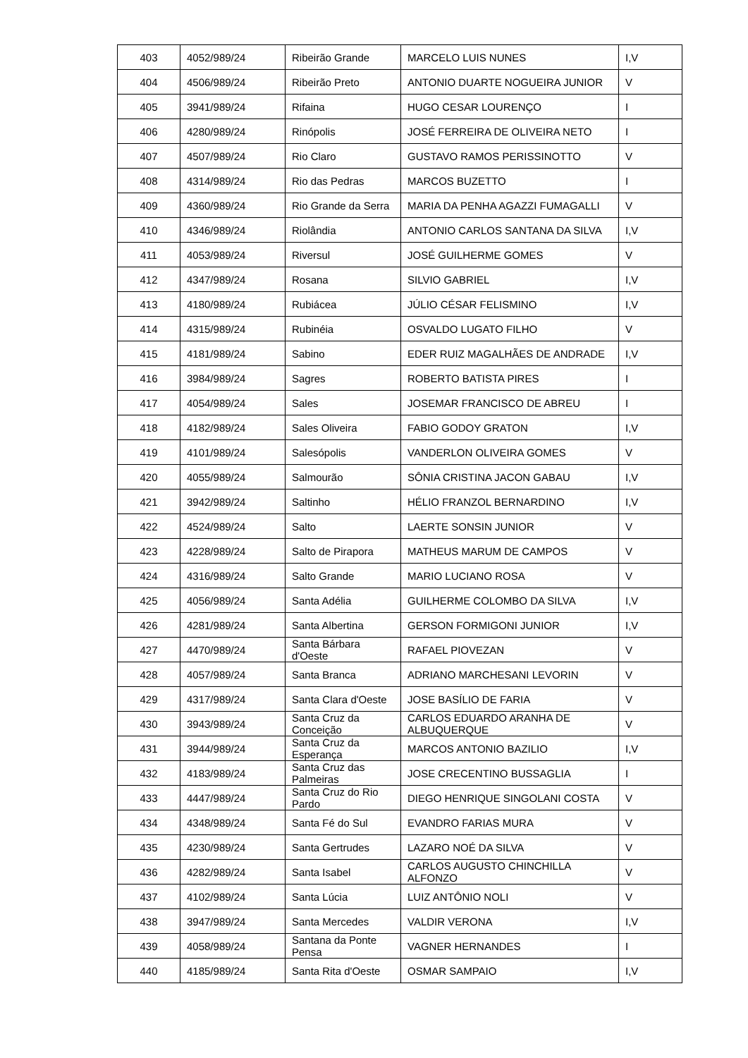| 403 | 4052/989/24 | Ribeirão Grande | MARCELO LUIS NUNES | I,V |
| 404 | 4506/989/24 | Ribeirão Preto | ANTONIO DUARTE NOGUEIRA JUNIOR | V |
| 405 | 3941/989/24 | Rifaina | HUGO CESAR LOURENÇO | I |
| 406 | 4280/989/24 | Rinópolis | JOSÉ FERREIRA DE OLIVEIRA NETO | I |
| 407 | 4507/989/24 | Rio Claro | GUSTAVO RAMOS PERISSINOTTO | V |
| 408 | 4314/989/24 | Rio das Pedras | MARCOS BUZETTO | I |
| 409 | 4360/989/24 | Rio Grande da Serra | MARIA DA PENHA AGAZZI FUMAGALLI | V |
| 410 | 4346/989/24 | Riolândia | ANTONIO CARLOS SANTANA DA SILVA | I,V |
| 411 | 4053/989/24 | Riversul | JOSÉ GUILHERME GOMES | V |
| 412 | 4347/989/24 | Rosana | SILVIO GABRIEL | I,V |
| 413 | 4180/989/24 | Rubiácea | JÚLIO CÉSAR FELISMINO | I,V |
| 414 | 4315/989/24 | Rubinéia | OSVALDO LUGATO FILHO | V |
| 415 | 4181/989/24 | Sabino | EDER RUIZ MAGALHÃES DE ANDRADE | I,V |
| 416 | 3984/989/24 | Sagres | ROBERTO BATISTA PIRES | I |
| 417 | 4054/989/24 | Sales | JOSEMAR FRANCISCO DE ABREU | I |
| 418 | 4182/989/24 | Sales Oliveira | FABIO GODOY GRATON | I,V |
| 419 | 4101/989/24 | Salesópolis | VANDERLON OLIVEIRA GOMES | V |
| 420 | 4055/989/24 | Salmourão | SÔNIA CRISTINA JACON GABAU | I,V |
| 421 | 3942/989/24 | Saltinho | HÉLIO FRANZOL BERNARDINO | I,V |
| 422 | 4524/989/24 | Salto | LAERTE SONSIN JUNIOR | V |
| 423 | 4228/989/24 | Salto de Pirapora | MATHEUS MARUM DE CAMPOS | V |
| 424 | 4316/989/24 | Salto Grande | MARIO LUCIANO ROSA | V |
| 425 | 4056/989/24 | Santa Adélia | GUILHERME COLOMBO DA SILVA | I,V |
| 426 | 4281/989/24 | Santa Albertina | GERSON FORMIGONI JUNIOR | I,V |
| 427 | 4470/989/24 | Santa Bárbara d'Oeste | RAFAEL PIOVEZAN | V |
| 428 | 4057/989/24 | Santa Branca | ADRIANO MARCHESANI LEVORIN | V |
| 429 | 4317/989/24 | Santa Clara d'Oeste | JOSE BASÍLIO DE FARIA | V |
| 430 | 3943/989/24 | Santa Cruz da Conceição | CARLOS EDUARDO ARANHA DE ALBUQUERQUE | V |
| 431 | 3944/989/24 | Santa Cruz da Esperança | MARCOS ANTONIO BAZILIO | I,V |
| 432 | 4183/989/24 | Santa Cruz das Palmeiras | JOSE CRECENTINO BUSSAGLIA | I |
| 433 | 4447/989/24 | Santa Cruz do Rio Pardo | DIEGO HENRIQUE SINGOLANI COSTA | V |
| 434 | 4348/989/24 | Santa Fé do Sul | EVANDRO FARIAS MURA | V |
| 435 | 4230/989/24 | Santa Gertrudes | LAZARO NOÉ DA SILVA | V |
| 436 | 4282/989/24 | Santa Isabel | CARLOS AUGUSTO CHINCHILLA ALFONZO | V |
| 437 | 4102/989/24 | Santa Lúcia | LUIZ ANTÔNIO NOLI | V |
| 438 | 3947/989/24 | Santa Mercedes | VALDIR VERONA | I,V |
| 439 | 4058/989/24 | Santana da Ponte Pensa | VAGNER HERNANDES | I |
| 440 | 4185/989/24 | Santa Rita d'Oeste | OSMAR SAMPAIO | I,V |